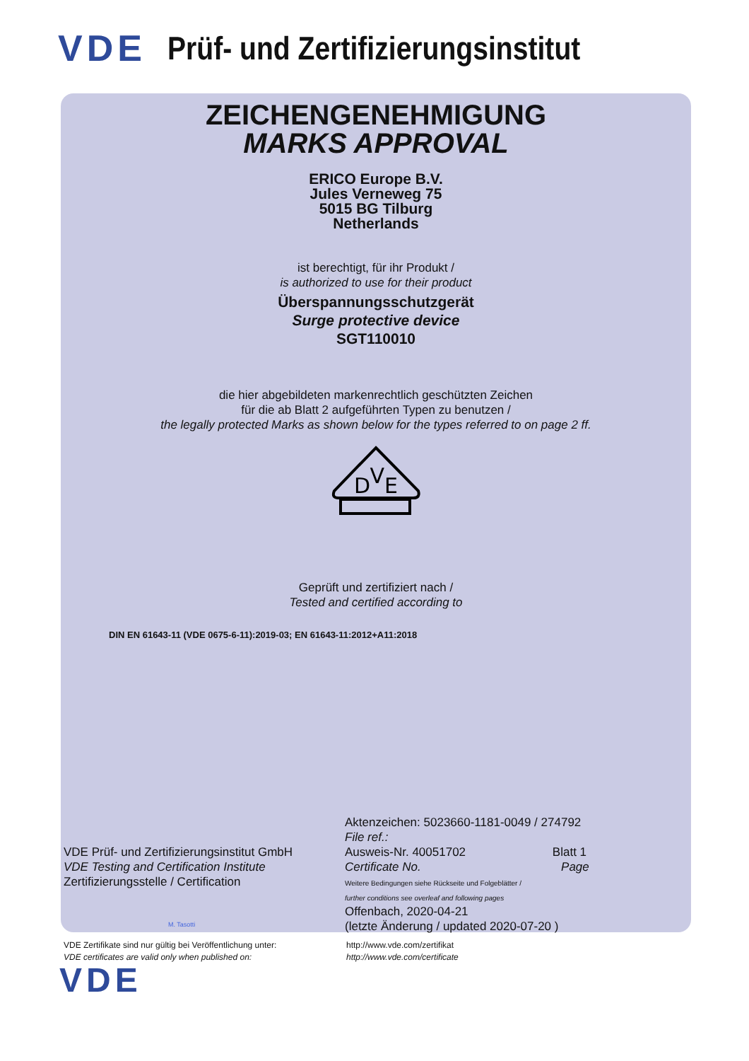VDE Prüf- und Zertifizierungsinstitut
ZEICHENGENEHMIGUNG
MARKS APPROVAL
ERICO Europe B.V.
Jules Verneweg 75
5015 BG Tilburg
Netherlands
ist berechtigt, für ihr Produkt /
is authorized to use for their product
Überspannungsschutzgerät
Surge protective device
SGT110010
die hier abgebildeten markenrechtlich geschützten Zeichen
für die ab Blatt 2 aufgeführten Typen zu benutzen /
the legally protected Marks as shown below for the types referred to on page 2 ff.
DVE
Geprüft und zertifiziert nach /
Tested and certified according to
DIN EN 61643-11 (VDE 0675-6-11):2019-03; EN 61643-11:2012+A11:2018
VDE Prüf- und Zertifizierungsinstitut GmbH
VDE Testing and Certification Institute
Zertifizierungsstelle / Certification
M. Tasotti
Aktenzeichen: 5023660-1181-0049 / 274792
File ref.:
Ausweis-Nr. 40051702 Blatt 1
Certificate No. Page
Weitere Bedingungen siehe Rückseite und Folgeblätter /
further conditions see overleaf and following pages
Offenbach, 2020-04-21
(letzte Änderung / updated 2020-07-20 )
VDE Zertifikate sind nur gültig bei Veröffentlichung unter:
VDE certificates are valid only when published on:
http://www.vde.com/zertifikat
http://www.vde.com/certificate
VDE